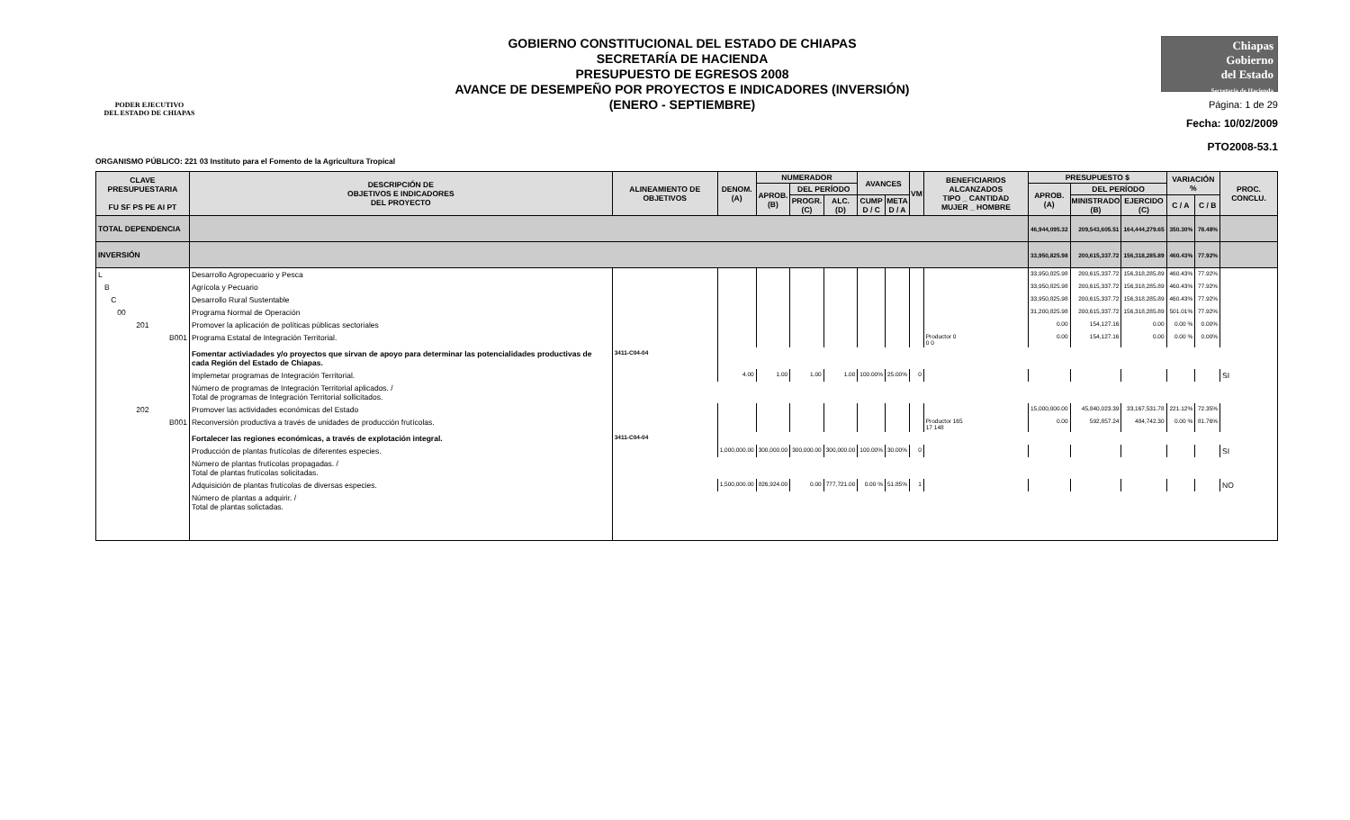PODER EJECUTIVO
DEL ESTADO DE CHIAPAS
GOBIERNO CONSTITUCIONAL DEL ESTADO DE CHIAPAS
SECRETARÍA DE HACIENDA
PRESUPUESTO DE EGRESOS 2008
AVANCE DE DESEMPEÑO POR PROYECTOS E INDICADORES (INVERSIÓN)
(ENERO - SEPTIEMBRE)
Chiapas
Gobierno
del Estado
Secretaría de Hacienda
Página: 1 de 29
Fecha: 10/02/2009
PTO2008-53.1
ORGANISMO PÚBLICO: 221 03 Instituto para el Fomento de la Agricultura Tropical
| CLAVE PRESUPUESTARIA FU SF PS PE AI PT | DESCRIPCIÓN DE OBJETIVOS E INDICADORES DEL PROYECTO | ALINEAMIENTO DE OBJETIVOS | DENOM. (A) | NUMERADOR | | | AVANCES | | VM | BENEFICIARIOS ALCANZADOS TIPO _ CANTIDAD MUJER _ HOMBRE | PRESUPUESTO $ | | | VARIACIÓN % | | PROC. CONCLU. |
| --- | --- | --- | --- | --- | --- | --- | --- | --- | --- | --- | --- | --- | --- | --- | --- | --- |
| | | | | APROB. (B) | DEL PERÍODO | | | | | | APROB. (A) | DEL PERÍODO | | | | |
| | | | | | PROGR. (C) | ALC. (D) | CUMP D / C | META D / A | | | | MINISTRADO (B) | EJERCIDO (C) | C / A | C / B | |
| TOTAL DEPENDENCIA | | | | | | | | | | | 46,944,095.32 | 209,543,605.51 | 164,444,279.65 | 350.30% | 78.48% | |
| INVERSIÓN | | | | | | | | | | | 33,950,825.98 | 200,615,337.72 | 156,318,285.89 | 460.43% | 77.92% | |
| L | Desarrollo Agropecuario y Pesca | | | | | | | | | | 33,950,825.98 | 200,615,337.72 | 156,318,285.89 | 460.43% | 77.92% | |
| B | Agrícola y Pecuario | | | | | | | | | | 33,950,825.98 | 200,615,337.72 | 156,318,285.89 | 460.43% | 77.92% | |
| C | Desarrollo Rural Sustentable | | | | | | | | | | 33,950,825.98 | 200,615,337.72 | 156,318,285.89 | 460.43% | 77.92% | |
| 00 | Programa Normal de Operación | | | | | | | | | | 31,200,825.98 | 200,615,337.72 | 156,318,285.89 | 501.01% | 77.92% | |
| 201 | Promover la aplicación de políticas públicas sectoriales | | | | | | | | | | 0.00 | 154,127.16 | 0.00 | 0.00 % | 0.00% | |
| B001 | Programa Estatal de Integración Territorial. | | | | | | | | | Productor 0 0 0 | 0.00 | 154,127.16 | 0.00 | 0.00 % | 0.00% | |
| | Fomentar activiadades y/o proyectos que sirvan de apoyo para determinar las potencialidades productivas de cada Región del Estado de Chiapas. | 3411-C04-04 | | | | | | | | | | | | | | |
| | Implemetar programas de Integración Territorial. | | 4.00 | 1.00 | 1.00 | 1.00 | 100.00% | 25.00% | 0 | | | | | | | SI |
| | Número de programas de Integración Territorial aplicados. / Total de programas de Integración Territorial sollicitados. | | | | | | | | | | | | | | | |
| 202 | Promover las actividades económicas del Estado | | | | | | | | | | 15,000,000.00 | 45,840,023.39 | 33,167,531.78 | 221.12% | 72.35% | |
| B001 | Reconversión productiva a través de unidades de producción frutícolas. | | | | | | | | | Productor 165 17 148 | 0.00 | 592,857.24 | 484,742.30 | 0.00 % | 81.76% | |
| | Fortalecer las regiones económicas, a través de explotación integral. | 3411-C04-04 | | | | | | | | | | | | | | |
| | Producción de plantas frutícolas de diferentes especies. | | 1,000,000.00 | 300,000.00 | 300,000.00 | 300,000.00 | 100.00% | 30.00% | 0 | | | | | | | SI |
| | Número de plantas frutícolas propagadas. / Total de plantas frutícolas solicitadas. | | | | | | | | | | | | | | | |
| | Adquisición de plantas frutícolas de diversas especies. | | 1,500,000.00 | 826,924.00 | 0.00 | 777,721.00 | 0.00 % | 51.85% | 1 | | | | | | | NO |
| | Número de plantas a adquirir. / Total de plantas solictadas. | | | | | | | | | | | | | | | |